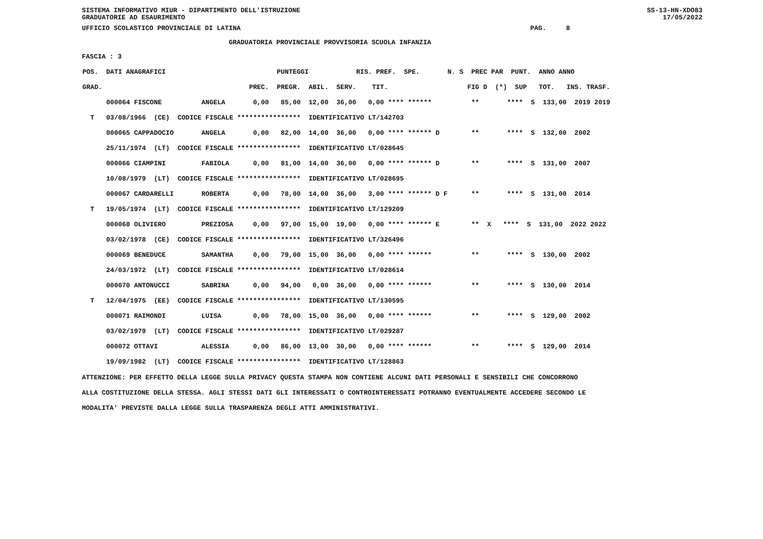SISTEMA INFORMATIVO MIUR - DIPARTIMENTO DELL'ISTRUZIONE
GRADUATORIE AD ESAURIMENTO SS-13-HN-XDO83
17/05/2022
UFFICIO SCOLASTICO PROVINCIALE DI LATINA                                                                         PAG.     8
                                     GRADUATORIA PROVINCIALE PROVVISORIA SCUOLA INFANZIA
FASCIA : 3
| POS. DATI ANAGRAFICI PUNTEGGI RIS. PREF. SPE. N. S PREC PAR PUNT. ANNO ANNO GRAD. PREC. PREGR. ABIL. SERV. TIT. FIG D (*) SUP TOT. INS. TRASF. 000064 FISCONE ANGELA 0,00 85,00 12,00 36,00 0,00 **** ****** ** **** S 133,00 2019 2019 T 03/08/1966 (CE) CODICE FISCALE **************** IDENTIFICATIVO LT/142703 000065 CAPPADOCIO ANGELA 0,00 82,00 14,00 36,00 0,00 **** ****** D ** **** S 132,00 2002 25/11/1974 (LT) CODICE FISCALE **************** IDENTIFICATIVO LT/028645 000066 CIAMPINI FABIOLA 0,00 81,00 14,00 36,00 0,00 **** ****** D ** **** S 131,00 2007 10/08/1979 (LT) CODICE FISCALE **************** IDENTIFICATIVO LT/028695 000067 CARDARELLI ROBERTA 0,00 78,00 14,00 36,00 3,00 **** ****** D F ** **** S 131,00 2014 T 19/05/1974 (LT) CODICE FISCALE **************** IDENTIFICATIVO LT/129209 000068 OLIVIERO PREZIOSA 0,00 97,00 15,00 19,00 0,00 **** ****** E ** X **** S 131,00 2022 2022 03/02/1978 (CE) CODICE FISCALE **************** IDENTIFICATIVO LT/326496 000069 BENEDUCE SAMANTHA 0,00 79,00 15,00 36,00 0,00 **** ****** ** **** S 130,00 2002 24/03/1972 (LT) CODICE FISCALE **************** IDENTIFICATIVO LT/028614 000070 ANTONUCCI SABRINA 0,00 94,00 0,00 36,00 0,00 **** ****** ** **** S 130,00 2014 T 12/04/1975 (EE) CODICE FISCALE **************** IDENTIFICATIVO LT/130595 000071 RAIMONDI LUISA 0,00 78,00 15,00 36,00 0,00 **** ****** ** **** S 129,00 2002 03/02/1979 (LT) CODICE FISCALE **************** IDENTIFICATIVO LT/029287 000072 OTTAVI ALESSIA 0,00 86,00 13,00 30,00 0,00 **** ****** ** **** S 129,00 2014 19/09/1982 (LT) CODICE FISCALE **************** IDENTIFICATIVO LT/128863 |
ATTENZIONE: PER EFFETTO DELLA LEGGE SULLA PRIVACY QUESTA STAMPA NON CONTIENE ALCUNI DATI PERSONALI E SENSIBILI CHE CONCORRONO
ALLA COSTITUZIONE DELLA STESSA. AGLI STESSI DATI GLI INTERESSATI O CONTROINTERESSATI POTRANNO EVENTUALMENTE ACCEDERE SECONDO LE
MODALITA' PREVISTE DALLA LEGGE SULLA TRASPARENZA DEGLI ATTI AMMINISTRATIVI.